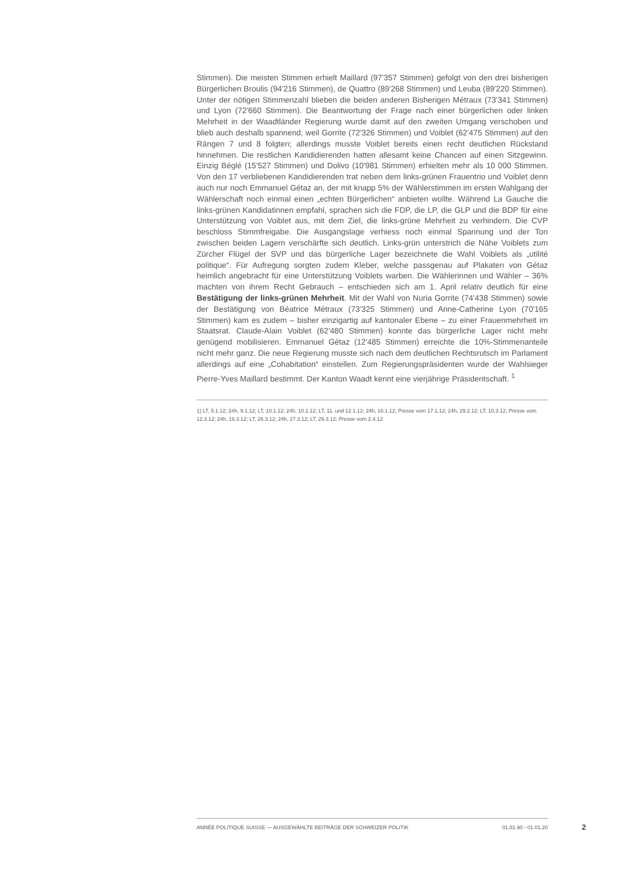Stimmen). Die meisten Stimmen erhielt Maillard (97'357 Stimmen) gefolgt von den drei bisherigen Bürgerlichen Broulis (94'216 Stimmen), de Quattro (89'268 Stimmen) und Leuba (89'220 Stimmen). Unter der nötigen Stimmenzahl blieben die beiden anderen Bisherigen Métraux (73'341 Stimmen) und Lyon (72'660 Stimmen). Die Beantwortung der Frage nach einer bürgerlichen oder linken Mehrheit in der Waadtländer Regierung wurde damit auf den zweiten Umgang verschoben und blieb auch deshalb spannend, weil Gorrite (72'326 Stimmen) und Voiblet (62'475 Stimmen) auf den Rängen 7 und 8 folgten; allerdings musste Voiblet bereits einen recht deutlichen Rückstand hinnehmen. Die restlichen Kandidierenden hatten allesamt keine Chancen auf einen Sitzgewinn. Einzig Béglé (15'527 Stimmen) und Dolivo (10'981 Stimmen) erhielten mehr als 10 000 Stimmen. Von den 17 verbliebenen Kandidierenden trat neben dem links-grünen Frauentrio und Voiblet denn auch nur noch Emmanuel Gétaz an, der mit knapp 5% der Wählerstimmen im ersten Wahlgang der Wählerschaft noch einmal einen „echten Bürgerlichen“ anbieten wollte. Während La Gauche die links-grünen Kandidatinnen empfahl, sprachen sich die FDP, die LP, die GLP und die BDP für eine Unterstützung von Voiblet aus, mit dem Ziel, die links-grüne Mehrheit zu verhindern. Die CVP beschloss Stimmfreigabe. Die Ausgangslage verhiess noch einmal Spannung und der Ton zwischen beiden Lagern verschärfte sich deutlich. Links-grün unterstrich die Nähe Voiblets zum Zürcher Flügel der SVP und das bürgerliche Lager bezeichnete die Wahl Voiblets als „utilité politique“. Für Aufregung sorgten zudem Kleber, welche passgenau auf Plakaten von Gétaz heimlich angebracht für eine Unterstützung Voiblets warben. Die Wählerinnen und Wähler – 36% machten von ihrem Recht Gebrauch – entschieden sich am 1. April relativ deutlich für eine Bestätigung der links-grünen Mehrheit. Mit der Wahl von Nuria Gorrite (74'438 Stimmen) sowie der Bestätigung von Béatrice Métraux (73'325 Stimmen) und Anne-Catherine Lyon (70'165 Stimmen) kam es zudem – bisher einzigartig auf kantonaler Ebene – zu einer Frauenmehrheit im Staatsrat. Claude-Alain Voiblet (62'480 Stimmen) konnte das bürgerliche Lager nicht mehr genügend mobilisieren. Emmanuel Gétaz (12'485 Stimmen) erreichte die 10%-Stimmenanteile nicht mehr ganz. Die neue Regierung musste sich nach dem deutlichen Rechtsrutsch im Parlament allerdings auf eine „Cohabitation“ einstellen. Zum Regierungspräsidenten wurde der Wahlsieger Pierre-Yves Maillard bestimmt. Der Kanton Waadt kennt eine vierjährige Präsidentschaft. <sup>1</sup>
1) LT, 5.1.12; 24h, 9.1.12; LT, 10.1.12; 24h, 10.1.12; LT, 11. und 12.1.12; 24h, 16.1.12; Presse vom 17.1.12; 24h, 29.2.12; LT, 10.3.12; Presse vom 12.3.12; 24h, 16.3.12; LT, 26.3.12; 24h, 27.3.12; LT, 29.3.12; Presse vom 2.4.12
ANNÉE POLITIQUE SUISSE — AUSGEWÄHLTE BEITRÄGE DER SCHWEIZER POLITIK 01.01.90 - 01.01.20
2